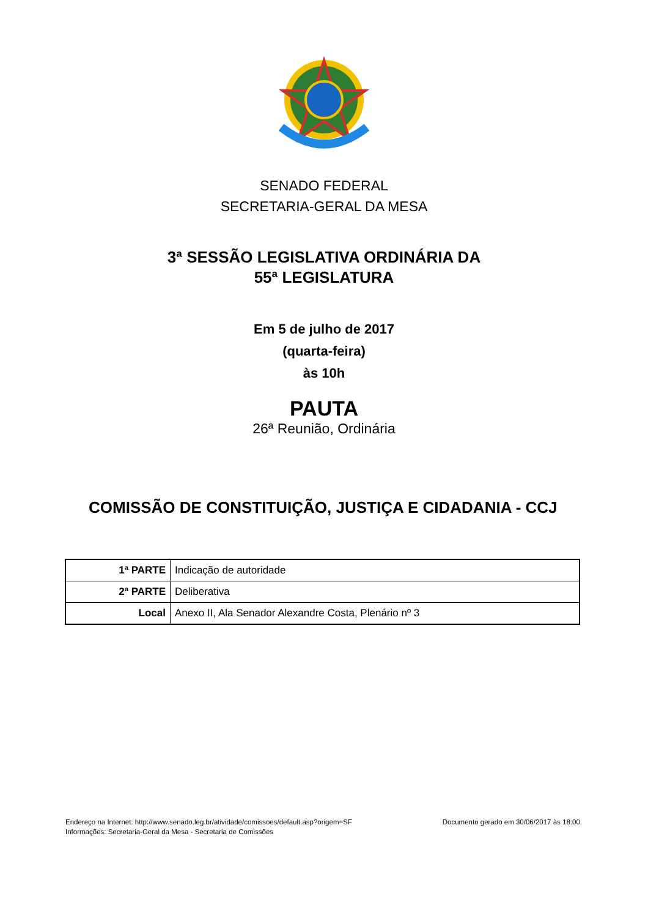SENADO FEDERAL
SECRETARIA-GERAL DA MESA
3ª SESSÃO LEGISLATIVA ORDINÁRIA DA
55ª LEGISLATURA
Em 5 de julho de 2017
(quarta-feira)
às 10h
PAUTA
26ª Reunião, Ordinária
COMISSÃO DE CONSTITUIÇÃO, JUSTIÇA E CIDADANIA - CCJ
| 1ª PARTE | Indicação de autoridade |
| 2ª PARTE | Deliberativa |
| Local | Anexo II, Ala Senador Alexandre Costa, Plenário nº 3 |
Endereço na Internet: http://www.senado.leg.br/atividade/comissoes/default.asp?origem=SF
Informações: Secretaria-Geral da Mesa - Secretaria de Comissões
Documento gerado em 30/06/2017 às 18:00.